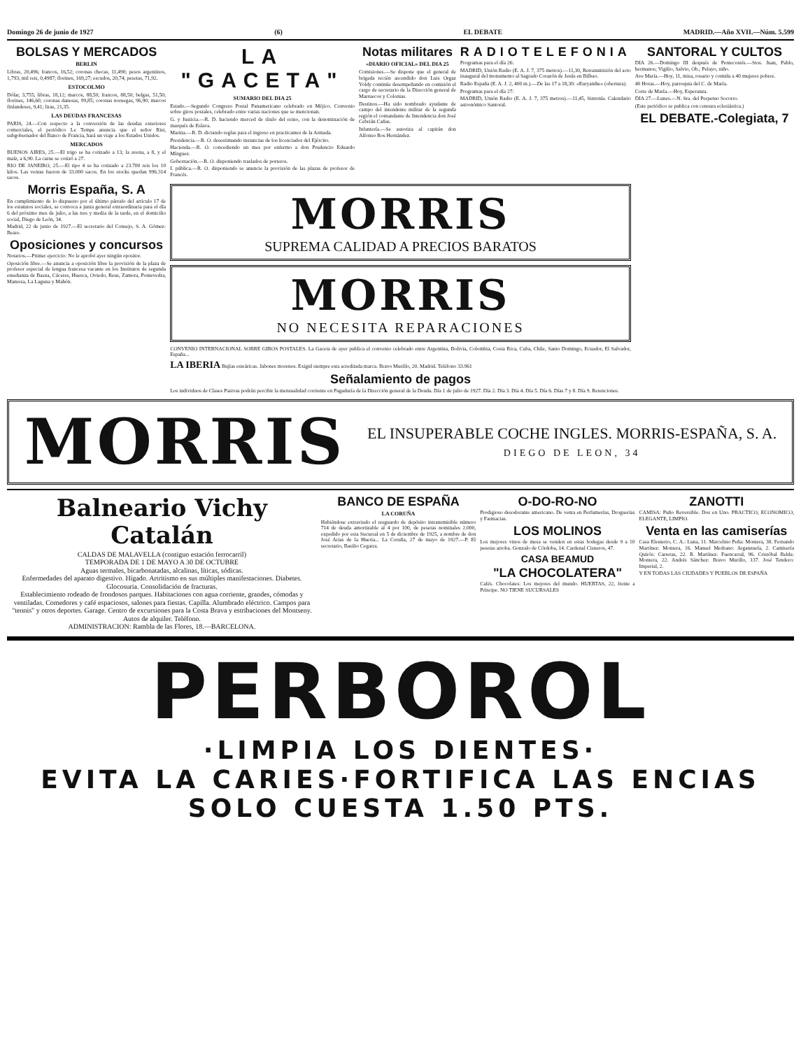Domingo 26 de junio de 1927 (6) EL DEBATE MADRID.—Año XVII.—Núm. 5.599
BOLSAS Y MERCADOS
BERLIN
Libras, 20,496; francos, 16,52; coronas checas, 11,490; pesos argentinos, 1,793; mil reis, 0,4987; florines, 169,27; escudos, 20,74; pesetas, 71,92.
ESTOCOLMO
Dólar, 3,755; libras, 18,12; marcos, 88,50; francos, 88,50; belgas, 51,50; florines, 146,60; coronas danesas, 99,85; coronas noruegas, 96,90; marcos finlandeses, 9,41; liras, 21,35.
LAS DEUDAS FRANCESAS
PARIS, 24.—Con respecto a la conversión de las deudas exteriores comerciales, el periódico Le Temps anuncia que el señor Rist, subgobernador del Banco de Francia, hará un viaje a los Estados Unidos.
MERCADOS
BUENOS AIRES, 25.—El trigo se ha cotizado a 13; la avena, a 8, y el maíz, a 6,90. La carne se cotizó a 27.
RIO DE JANEIRO, 25.—El tipo 4 se ha cotizado a 23.700 reis los 10 kilos. Las ventas fueron de 33.000 sacos. En los stocks quedan 996.314 sacos.
Morris España, S. A
En cumplimiento de lo dispuesto por el último párrafo del artículo 17 de los estatutos sociales, se convoca a junta general extraordinaria para el día 6 del próximo mes de julio, a las tres y media de la tarde, en el domicilio social, Diego de León, 34.
Madrid, 22 de junio de 1927.—El secretario del Consejo, S. A. Gómez-Beare.
Oposiciones y concursos
Notarios.—Primer ejercicio: No le aprobó ayer ningún opositor.
Oposición libre.—Se anuncia a oposición libre la provisión de la plaza de profesor especial de lengua francesa vacante en los Institutos de segunda enseñanza de Baeza, Cáceres, Huesca, Oviedo, Reus, Zamora, Pontevedra, Manresa, La Laguna y Mahón.
LA "GACETA"
SUMARIO DEL DIA 25
Estado.—Segundo Congreso Postal Panamericano celebrado en Méjico. Convenio sobre giros postales, celebrado entre varias naciones que se mencionan.
G. y Justicia.—R. D. haciendo merced de título del reino, con la denominación de marqués de Eslava.
Marina.—R. D. dictando reglas para el ingreso en practicantes de la Armada.
Presidencia.—R. O. desestimando instancias de los licenciados del Ejército.
Hacienda.—R. O. concediendo un mes por enfermo a don Prudencio Eduardo Mínguez.
Gobernación.—R. O. disponiendo traslados de porteros.
I. pública.—R. O. disponiendo se anuncie la provisión de las plazas de profesor de Francés.
Notas militares
«DIARIO OFICIAL» DEL DIA 25
Comisiones.—Se dispone que el general de brigada recién ascendido don Luis Orgaz Yoldy continúe desempeñando en comisión el cargo de secretario de la Dirección general de Marruecos y Colonias.
Destinos.—Ha sido nombrado ayudante de campo del intendente militar de la segunda región el comandante de Intendencia don José Cebrián Cañas.
Infantería.—Se autoriza al capitán don Alfonso Ros Hernández.
RADIOTELEFONIA
Programas para el día 26:
MADRID, Unión Radio (E. A. J. 7, 375 metros).—11,30, Retransmisión del acto inaugural del monumento al Sagrado Corazón de Jesús en Bilbao.
Radio España (E. A. J. 2, 400 m.).—De las 17 a 18,30: «Euryanthe» (obertura).
Programas para el día 27:
MADRID, Unión Radio (E. A. J. 7, 375 metros).—11,45, Sintonía. Calendario astronómico Santoral.
MORRIS
SUPREMA CALIDAD A PRECIOS BARATOS
MORRIS
NO NECESITA REPARACIONES
CONVENIO INTERNACIONAL SOBRE GIROS POSTALES. La Gaceta de ayer publica el convenio celebrado entre Argentina, Bolivia, Colombia, Costa Rica, Cuba, Chile, Santo Domingo, Ecuador, El Salvador, España...
LA IBERIA Bujías esteáricas. Jabones morenos. Exigid siempre esta acreditada marca. Bravo Murillo, 20. Madrid. Teléfono 33.961
Señalamiento de pagos
Los individuos de Clases Pasivas podrán percibir la mensualidad corriente en Pagaduría de la Dirección general de la Deuda. Día 1 de julio de 1927. Día 2. Día 3. Día 4. Día 5. Día 6. Días 7 y 8. Día 9. Retenciones.
SANTORAL Y CULTOS
DIA 26.—Domingo III después de Pentecostés.—Stos. Juan, Pablo, hermanos; Vigilio, Salvio, Ob.; Pelayo, niño.
Ave María.—Hoy, 11, misa, rosario y comida a 40 mujeres pobres.
40 Horas.—Hoy, parroquia del C. de María.
Corte de María.—Hoy, Esperanza.
DIA 27.—Lunes.—N. Sra. del Perpetuo Socorro.
(Este periódico se publica con censura eclesiástica.)
EL DEBATE.-Colegiata, 7
MORRIS
EL INSUPERABLE COCHE INGLES. MORRIS-ESPAÑA, S. A.
DIEGO DE LEON, 34
Balneario Vichy Catalán
CALDAS DE MALAVELLA (contiguo estación ferrocarril)
TEMPORADA DE 1 DE MAYO A 30 DE OCTUBRE
Aguas termales, bicarbonatadas, alcalinas, líticas, sódicas.
Enfermedades del aparato digestivo. Hígado. Artritismo en sus múltiples manifestaciones. Diabetes. Glocosuria. Consolidación de fracturas.
Establecimiento rodeado de frondosos parques. Habitaciones con agua corriente, grandes, cómodas y ventiladas. Comedores y café espaciosos, salones para fiestas. Capilla. Alumbrado eléctrico. Campos para "tennis" y otros deportes. Garage. Centro de excursiones para la Costa Brava y estribaciones del Montseny. Autos de alquiler. Teléfono.
ADMINISTRACION: Rambla de las Flores, 18.—BARCELONA.
BANCO DE ESPAÑA
LA CORUÑA
Habiéndose extraviado el resguardo de depósito intransmisible número 714 de deuda amortizable al 4 por 100, de pesetas nominales 2.000, expedido por esta Sucursal en 5 de diciembre de 1925, a nombre de don José Arias de la Huerta... La Coruña, 27 de mayo de 1927.—P. El secretario, Basilio Cegarra.
O-DO-RO-NO
Prodigioso desodorante americano. De venta en Perfumerías, Droguerías y Farmacias.
LOS MOLINOS
Los mejores vinos de mesa se venden en estas bodegas desde 9 a 10 pesetas arroba. Gonzalo de Córdoba, 14. Cardenal Cisneros, 47.
CASA BEAMUD
"LA CHOCOLATERA"
Cafés. Chocolates: Los mejores del mundo. HUERTAS, 22, frente a Príncipe. NO TIENE SUCURSALES
ZANOTTI
CAMISA: Puño Reversible. Dos en Uno. PRACTICO, ECONOMICO, ELEGANTE, LIMPIO.
Venta en las camiserías
Casa Eleuterio, C. A.: Luna, 11. Marcelino Peña: Montera, 38. Fernando Martínez: Montera, 16. Manuel Medrano: Arganzuela, 2. Camisería Quirós: Carretas, 22. R. Martínez: Fuencarral, 96. Cristóbal Belda: Montera, 22. Andrés Sánchez: Bravo Murillo, 137. José Tendero: Imperial, 2.
Y EN TODAS LAS CIUDADES Y PUEBLOS DE ESPAÑA
PERBOROL
·LIMPIA LOS DIENTES·
EVITA LA CARIES·FORTIFICA LAS ENCIAS
SOLO CUESTA 1.50 PTS.